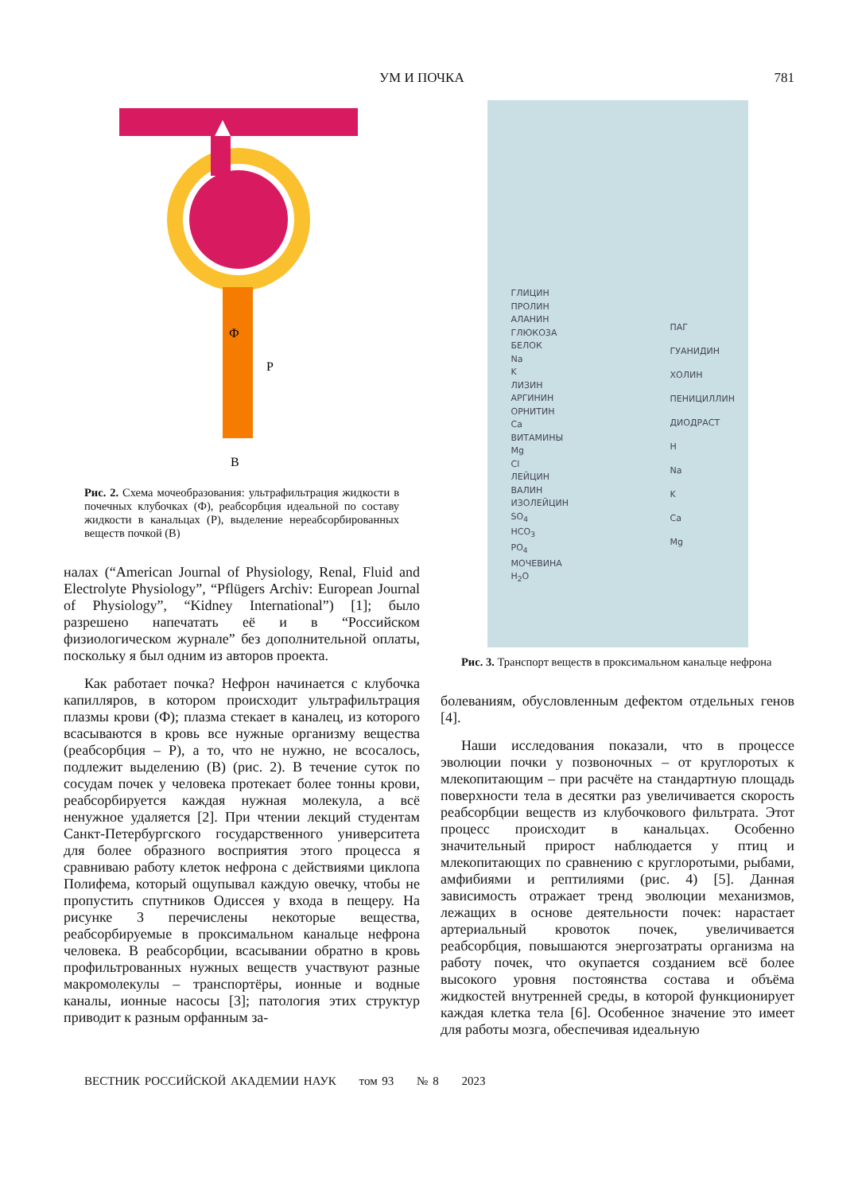УМ И ПОЧКА 781
Ф
Р
В
Рис. 2. Схема мочеобразования: ультрафильтрация жидкости в почечных клубочках (Ф), реабсорбция идеальной по составу жидкости в канальцах (Р), выделение нереабсорбированных веществ почкой (В)
налах (“American Journal of Physiology, Renal, Fluid and Electrolyte Physiology”, “Pflügers Archiv: European Journal of Physiology”, “Kidney International”) [1]; было разрешено напечатать её и в “Российском физиологическом журнале” без дополнительной оплаты, поскольку я был одним из авторов проекта.
Как работает почка? Нефрон начинается с клубочка капилляров, в котором происходит ультрафильтрация плазмы крови (Ф); плазма стекает в каналец, из которого всасываются в кровь все нужные организму вещества (реабсорбция – Р), а то, что не нужно, не всосалось, подлежит выделению (В) (рис. 2). В течение суток по сосудам почек у человека протекает более тонны крови, реабсорбируется каждая нужная молекула, а всё ненужное удаляется [2]. При чтении лекций студентам Санкт-Петербургского государственного университета для более образного восприятия этого процесса я сравниваю работу клеток нефрона с действиями циклопа Полифема, который ощупывал каждую овечку, чтобы не пропустить спутников Одиссея у входа в пещеру. На рисунке 3 перечислены некоторые вещества, реабсорбируемые в проксимальном канальце нефрона человека. В реабсорбции, всасывании обратно в кровь профильтрованных нужных веществ участвуют разные макромолекулы – транспортёры, ионные и водные каналы, ионные насосы [3]; патология этих структур приводит к разным орфанным за-
ГЛИЦИН
ПРОЛИН
АЛАНИН
ГЛЮКОЗА
БЕЛОК
Na
K
ЛИЗИН
АРГИНИН
ОРНИТИН
Ca
ВИТАМИНЫ
Mg
Cl
ЛЕЙЦИН
ВАЛИН
ИЗОЛЕЙЦИН
SO<sub>4</sub>
HCO<sub>3</sub>
PO<sub>4</sub>
МОЧЕВИНА
H<sub>2</sub>O
ПАГ
ГУАНИДИН
ХОЛИН
ПЕНИЦИЛЛИН
ДИОДРАСТ
H
Na
K
Ca
Mg
Рис. 3. Транспорт веществ в проксимальном канальце нефрона
болеваниям, обусловленным дефектом отдельных генов [4].
Наши исследования показали, что в процессе эволюции почки у позвоночных – от круглоротых к млекопитающим – при расчёте на стандартную площадь поверхности тела в десятки раз увеличивается скорость реабсорбции веществ из клубочкового фильтрата. Этот процесс происходит в канальцах. Особенно значительный прирост наблюдается у птиц и млекопитающих по сравнению с круглоротыми, рыбами, амфибиями и рептилиями (рис. 4) [5]. Данная зависимость отражает тренд эволюции механизмов, лежащих в основе деятельности почек: нарастает артериальный кровоток почек, увеличивается реабсорбция, повышаются энергозатраты организма на работу почек, что окупается созданием всё более высокого уровня постоянства состава и объёма жидкостей внутренней среды, в которой функционирует каждая клетка тела [6]. Особенное значение это имеет для работы мозга, обеспечивая идеальную
ВЕСТНИК РОССИЙСКОЙ АКАДЕМИИ НАУК том 93 № 8 2023